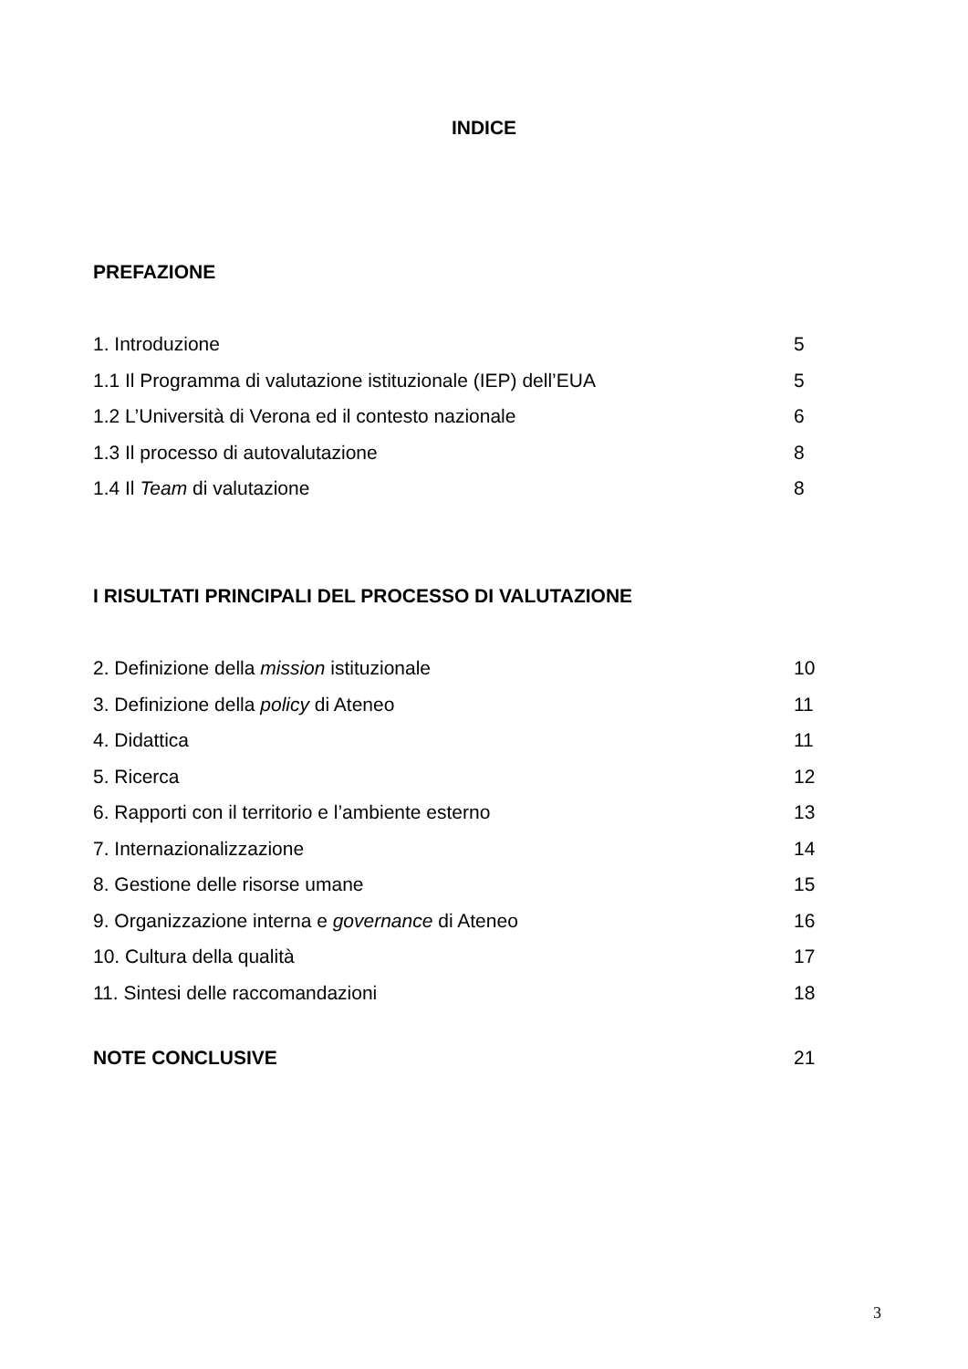INDICE
PREFAZIONE
1. Introduzione 5
1.1 Il Programma di valutazione istituzionale (IEP) dell’EUA 5
1.2 L’Università di Verona ed il contesto nazionale 6
1.3 Il processo di autovalutazione 8
1.4 Il Team di valutazione 8
I RISULTATI PRINCIPALI DEL PROCESSO DI VALUTAZIONE
2. Definizione della mission istituzionale 10
3. Definizione della policy di Ateneo 11
4. Didattica 11
5. Ricerca 12
6. Rapporti con il territorio e l’ambiente esterno 13
7. Internazionalizzazione 14
8. Gestione delle risorse umane 15
9. Organizzazione interna e governance di Ateneo 16
10. Cultura della qualità 17
11. Sintesi delle raccomandazioni 18
NOTE CONCLUSIVE 21
3